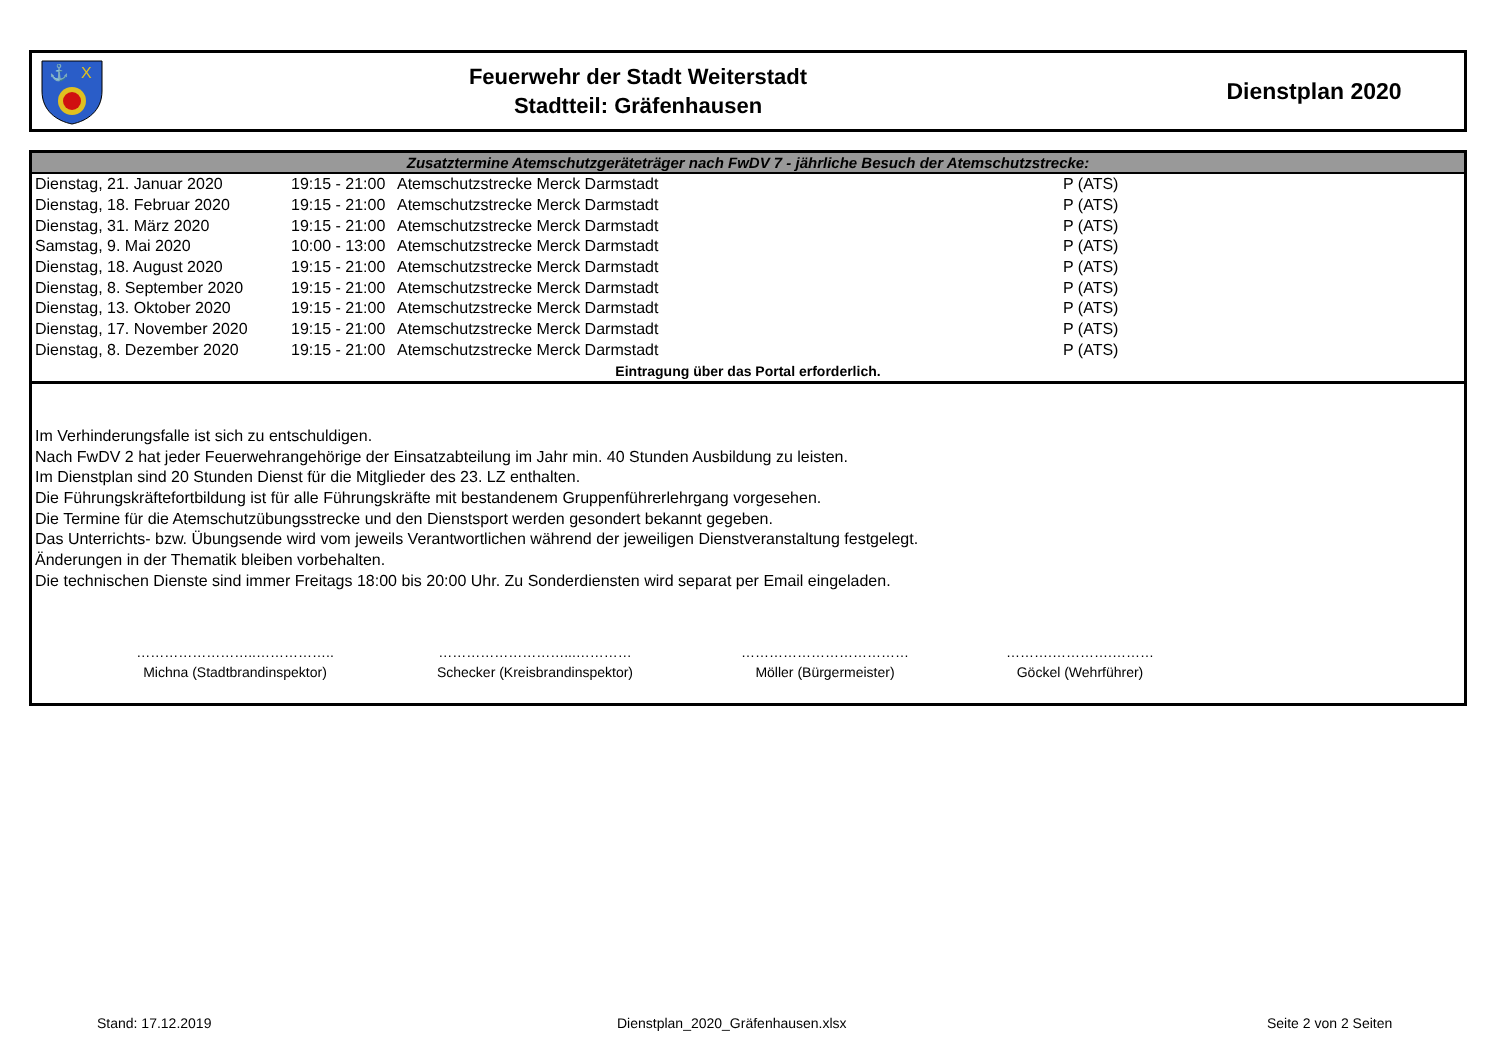⚓
X
Feuerwehr der Stadt Weiterstadt
Stadtteil: Gräfenhausen
Dienstplan 2020
| Zusatztermine Atemschutzgeräteträger nach FwDV 7 - jährliche Besuch der Atemschutzstrecke: | | | |
| --- | --- | --- | --- |
| Dienstag, 21. Januar 2020 | 19:15 - 21:00 | Atemschutzstrecke Merck Darmstadt | P (ATS) |
| Dienstag, 18. Februar 2020 | 19:15 - 21:00 | Atemschutzstrecke Merck Darmstadt | P (ATS) |
| Dienstag, 31. März 2020 | 19:15 - 21:00 | Atemschutzstrecke Merck Darmstadt | P (ATS) |
| Samstag, 9. Mai 2020 | 10:00 - 13:00 | Atemschutzstrecke Merck Darmstadt | P (ATS) |
| Dienstag, 18. August 2020 | 19:15 - 21:00 | Atemschutzstrecke Merck Darmstadt | P (ATS) |
| Dienstag, 8. September 2020 | 19:15 - 21:00 | Atemschutzstrecke Merck Darmstadt | P (ATS) |
| Dienstag, 13. Oktober 2020 | 19:15 - 21:00 | Atemschutzstrecke Merck Darmstadt | P (ATS) |
| Dienstag, 17. November 2020 | 19:15 - 21:00 | Atemschutzstrecke Merck Darmstadt | P (ATS) |
| Dienstag, 8. Dezember 2020 | 19:15 - 21:00 | Atemschutzstrecke Merck Darmstadt | P (ATS) |
| Eintragung über das Portal erforderlich. | | | |
Im Verhinderungsfalle ist sich zu entschuldigen.
Nach FwDV 2 hat jeder Feuerwehrangehörige der Einsatzabteilung im Jahr min. 40 Stunden Ausbildung zu leisten.
Im Dienstplan sind 20 Stunden Dienst für die Mitglieder des 23. LZ enthalten.
Die Führungskräftefortbildung ist für alle Führungskräfte mit bestandenem Gruppenführerlehrgang vorgesehen.
Die Termine für die Atemschutzübungsstrecke und den Dienstsport werden gesondert bekannt gegeben.
Das Unterrichts- bzw. Übungsende wird vom jeweils Verantwortlichen während der jeweiligen Dienstveranstaltung festgelegt.
Änderungen in der Thematik bleiben vorbehalten.
Die technischen Dienste sind immer Freitags 18:00 bis 20:00 Uhr. Zu Sonderdiensten wird separat per Email eingeladen.
……………………..……………..
Michna (Stadtbrandinspektor)
………………………...…………
Schecker (Kreisbrandinspektor)
………………………………
Möller (Bürgermeister)
……….………….………
Göckel (Wehrführer)
Stand: 17.12.2019 Dienstplan_2020_Gräfenhausen.xlsx Seite 2 von 2 Seiten